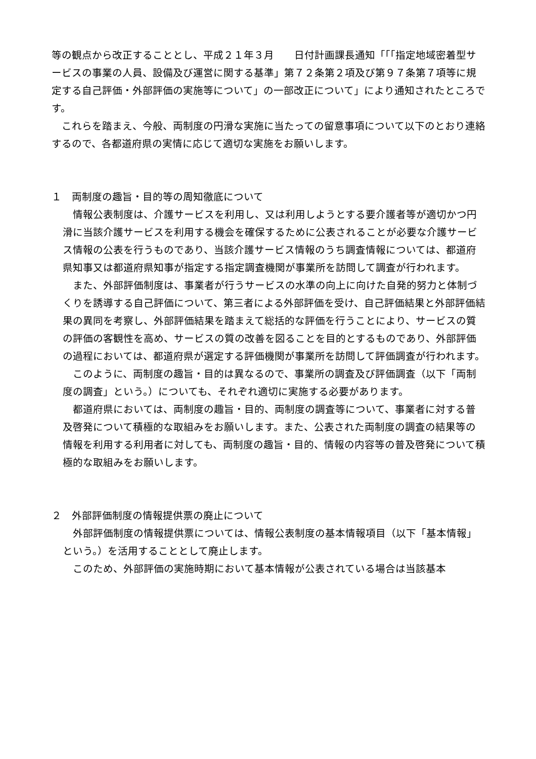等の観点から改正することとし、平成２１年３月　　日付計画課長通知「「「指定地域密着型サービスの事業の人員、設備及び運営に関する基準」第７２条第２項及び第９７条第７項等に規定する自己評価・外部評価の実施等について」の一部改正について」により通知されたところです。
　これらを踏まえ、今般、両制度の円滑な実施に当たっての留意事項について以下のとおり連絡するので、各都道府県の実情に応じて適切な実施をお願いします。
１　両制度の趣旨・目的等の周知徹底について
　情報公表制度は、介護サービスを利用し、又は利用しようとする要介護者等が適切かつ円滑に当該介護サービスを利用する機会を確保するために公表されることが必要な介護サービス情報の公表を行うものであり、当該介護サービス情報のうち調査情報については、都道府県知事又は都道府県知事が指定する指定調査機関が事業所を訪問して調査が行われます。
　また、外部評価制度は、事業者が行うサービスの水準の向上に向けた自発的努力と体制づくりを誘導する自己評価について、第三者による外部評価を受け、自己評価結果と外部評価結果の異同を考察し、外部評価結果を踏まえて総括的な評価を行うことにより、サービスの質の評価の客観性を高め、サービスの質の改善を図ることを目的とするものであり、外部評価の過程においては、都道府県が選定する評価機関が事業所を訪問して評価調査が行われます。
　このように、両制度の趣旨・目的は異なるので、事業所の調査及び評価調査（以下「両制度の調査」という。）についても、それぞれ適切に実施する必要があります。
　都道府県においては、両制度の趣旨・目的、両制度の調査等について、事業者に対する普及啓発について積極的な取組みをお願いします。また、公表された両制度の調査の結果等の情報を利用する利用者に対しても、両制度の趣旨・目的、情報の内容等の普及啓発について積極的な取組みをお願いします。
２　外部評価制度の情報提供票の廃止について
　外部評価制度の情報提供票については、情報公表制度の基本情報項目（以下「基本情報」という。）を活用することとして廃止します。
　このため、外部評価の実施時期において基本情報が公表されている場合は当該基本